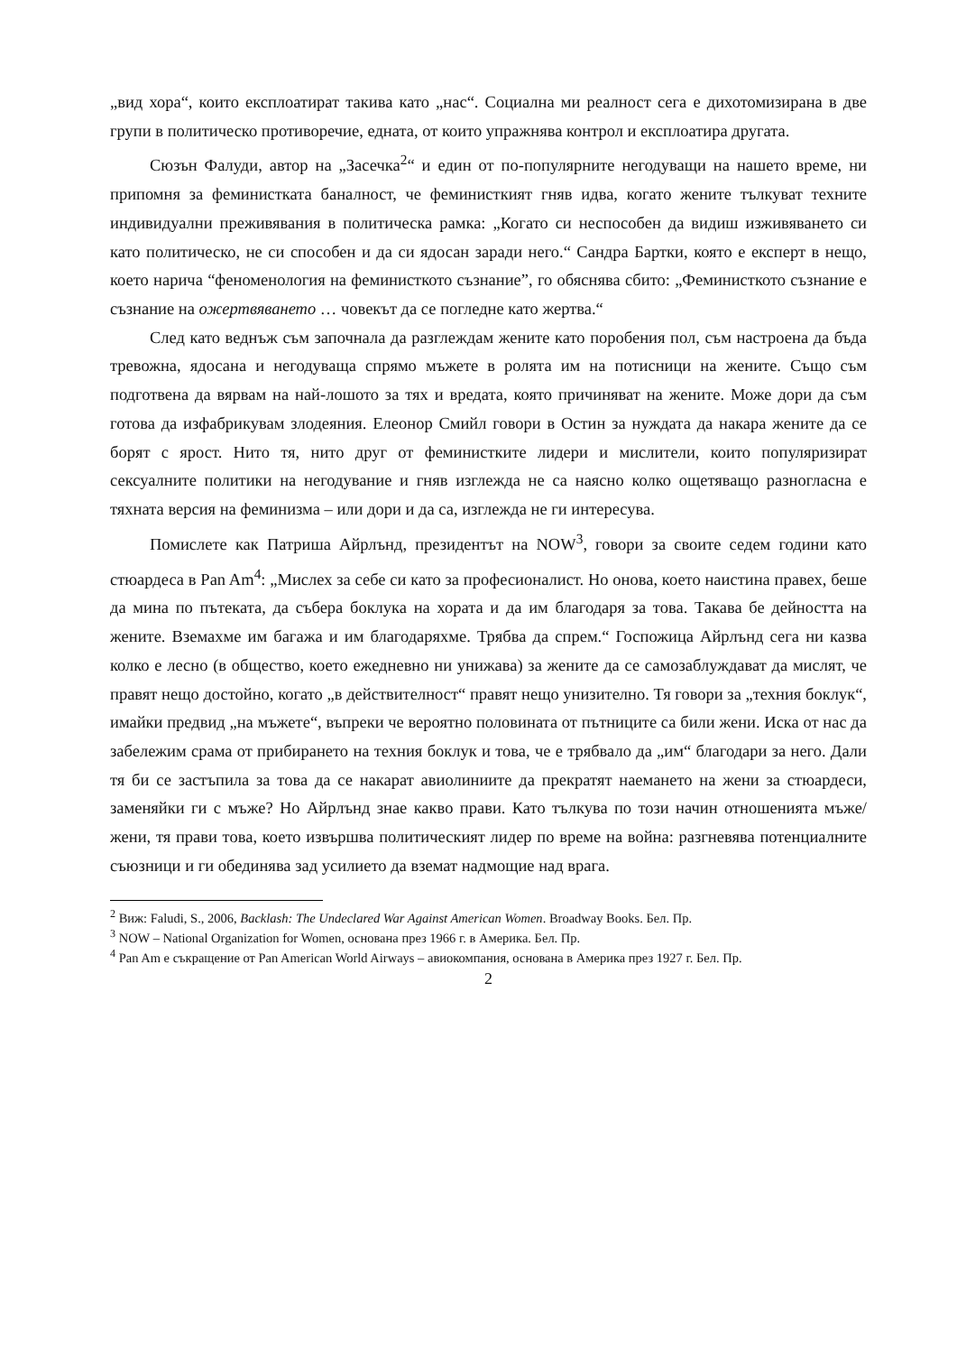„вид хора“, които експлоатират такива като „нас“. Социална ми реалност сега е дихотомизирана в две групи в политическо противоречие, едната, от които упражнява контрол и експлоатира другата.
Сюзън Фалуди, автор на „Засечка<sup>2</sup>“ и един от по-популярните негодуващи на нашето време, ни припомня за феминистката баналност, че феминисткият гняв идва, когато жените тълкуват техните индивидуални преживявания в политическа рамка: „Когато си неспособен да видиш изживяването си като политическо, не си способен и да си ядосан заради него.“ Сандра Бартки, която е експерт в нещо, което нарича “феноменология на феминисткото съзнание”, го обяснява сбито: „Феминисткото съзнание е съзнание на ожертвяването … човекът да се погледне като жертва.“
След като веднъж съм започнала да разглеждам жените като поробения пол, съм настроена да бъда тревожна, ядосана и негодуваща спрямо мъжете в ролята им на потисници на жените. Също съм подготвена да вярвам на най-лошото за тях и вредата, която причиняват на жените. Може дори да съм готова да изфабрикувам злодеяния. Елеонор Смийл говори в Остин за нуждата да накара жените да се борят с ярост. Нито тя, нито друг от феминистките лидери и мислители, които популяризират сексуалните политики на негодувание и гняв изглежда не са наясно колко ощетяващо разногласна е тяхната версия на феминизма – или дори и да са, изглежда не ги интересува.
Помислете как Патриша Айрлънд, президентът на NOW<sup>3</sup>, говори за своите седем години като стюардеса в Pan Am<sup>4</sup>: „Мислех за себе си като за професионалист. Но онова, което наистина правех, беше да мина по пътеката, да събера боклука на хората и да им благодаря за това. Такава бе дейността на жените. Вземахме им багажа и им благодаряхме. Трябва да спрем.“ Госпожица Айрлънд сега ни казва колко е лесно (в общество, което ежедневно ни унижава) за жените да се самозаблуждават да мислят, че правят нещо достойно, когато „в действителност“ правят нещо унизително. Тя говори за „техния боклук“, имайки предвид „на мъжете“, въпреки че вероятно половината от пътниците са били жени. Иска от нас да забележим срама от прибирането на техния боклук и това, че е трябвало да „им“ благодари за него. Дали тя би се застъпила за това да се накарат авиолиниите да прекратят наемането на жени за стюардеси, заменяйки ги с мъже? Но Айрлънд знае какво прави. Като тълкува по този начин отношенията мъже/жени, тя прави това, което извършва политическият лидер по време на война: разгневява потенциалните съюзници и ги обединява зад усилието да вземат надмощие над врага.
<sup>2</sup> Виж: Faludi, S., 2006, Backlash: The Undeclared War Against American Women. Broadway Books. Бел. Пр.
<sup>3</sup> NOW – National Organization for Women, основана през 1966 г. в Америка. Бел. Пр.
<sup>4</sup> Pan Am е съкращение от Pan American World Airways – авиокомпания, основана в Америка през 1927 г. Бел. Пр.
2